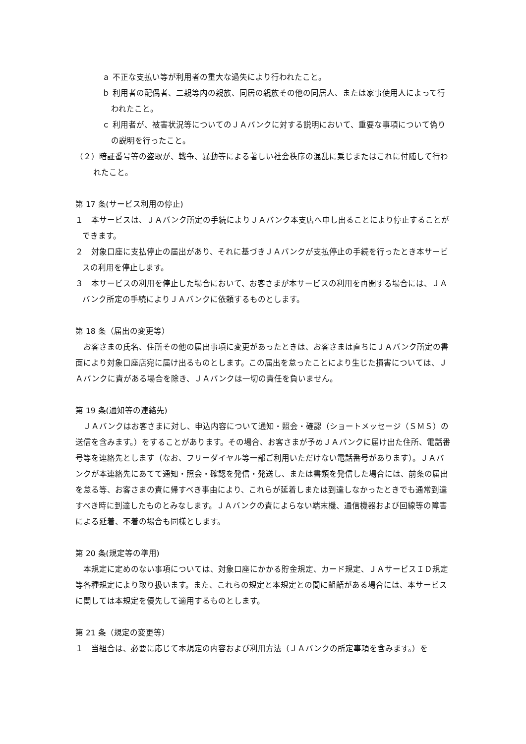ａ 不正な支払い等が利用者の重大な過失により行われたこと。
ｂ 利用者の配偶者、二親等内の親族、同居の親族その他の同居人、または家事使用人によって行われたこと。
ｃ 利用者が、被害状況等についてのＪＡバンクに対する説明において、重要な事項について偽りの説明を行ったこと。
（２）暗証番号等の盗取が、戦争、暴動等による著しい社会秩序の混乱に乗じまたはこれに付随して行われたこと。
第 17 条(サービス利用の停止)
１　本サービスは、ＪＡバンク所定の手続によりＪＡバンク本支店へ申し出ることにより停止することができます。
２　対象口座に支払停止の届出があり、それに基づきＪＡバンクが支払停止の手続を行ったとき本サービスの利用を停止します。
３　本サービスの利用を停止した場合において、お客さまが本サービスの利用を再開する場合には、ＪＡバンク所定の手続によりＪＡバンクに依頼するものとします。
第 18 条（届出の変更等）
お客さまの氏名、住所その他の届出事項に変更があったときは、お客さまは直ちにＪＡバンク所定の書面により対象口座店宛に届け出るものとします。この届出を怠ったことにより生じた損害については、ＪＡバンクに責がある場合を除き、ＪＡバンクは一切の責任を負いません。
第 19 条(通知等の連絡先)
ＪＡバンクはお客さまに対し、申込内容について通知・照会・確認（ショートメッセージ（ＳＭＳ）の送信を含みます。）をすることがあります。その場合、お客さまが予めＪＡバンクに届け出た住所、電話番号等を連絡先とします（なお、フリーダイヤル等一部ご利用いただけない電話番号があります）。ＪＡバンクが本連絡先にあてて通知・照会・確認を発信・発送し、または書類を発信した場合には、前条の届出を怠る等、お客さまの責に帰すべき事由により、これらが延着しまたは到達しなかったときでも通常到達すべき時に到達したものとみなします。ＪＡバンクの責によらない端末機、通信機器および回線等の障害による延着、不着の場合も同様とします。
第 20 条(規定等の準用)
本規定に定めのない事項については、対象口座にかかる貯金規定、カード規定、ＪＡサービスＩＤ規定等各種規定により取り扱います。また、これらの規定と本規定との間に齟齬がある場合には、本サービスに関しては本規定を優先して適用するものとします。
第 21 条（規定の変更等）
１　当組合は、必要に応じて本規定の内容および利用方法（ＪＡバンクの所定事項を含みます。）を